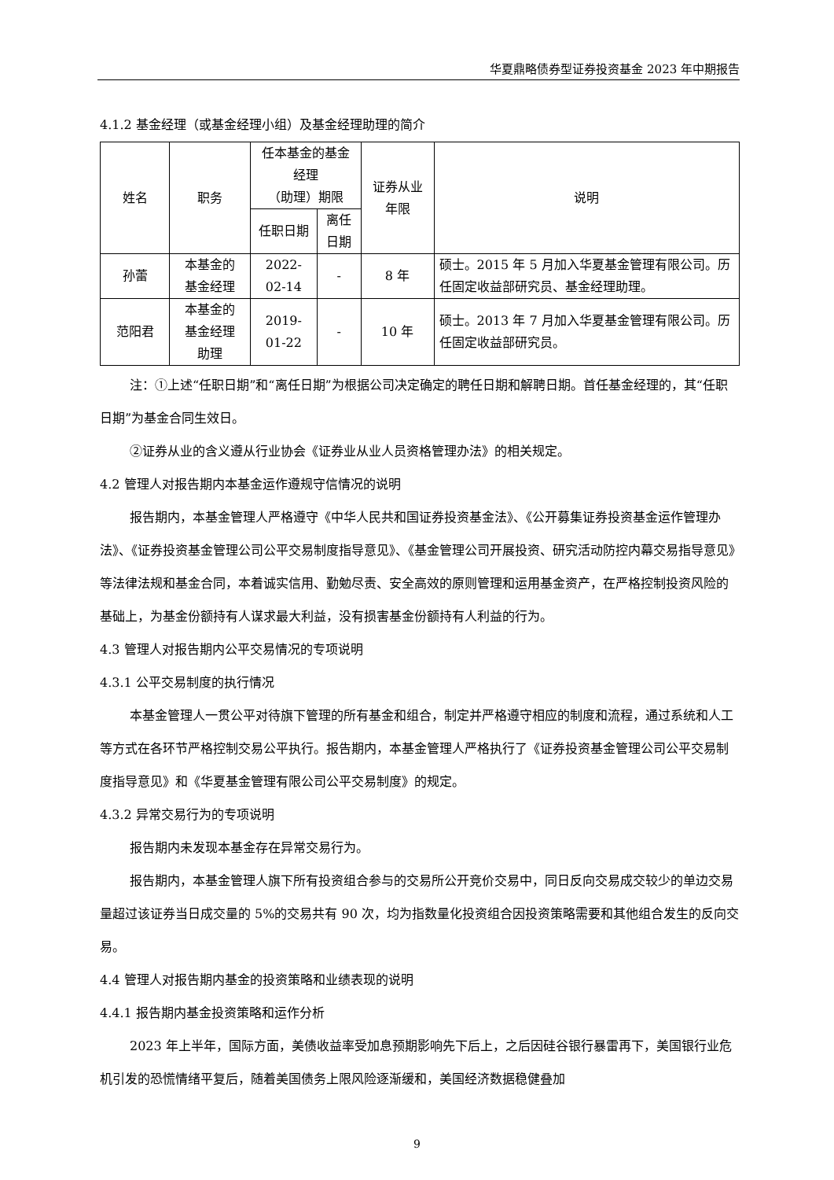华夏鼎略债券型证券投资基金 2023 年中期报告
4.1.2 基金经理（或基金经理小组）及基金经理助理的简介
| 姓名 | 职务 | 任本基金的基金经理 （助理）期限 | | 证券从业 年限 | 说明 |
| --- | --- | --- | --- | --- | --- |
| | | 任职日期 | 离任日期 | | |
| 孙蕾 | 本基金的 基金经理 | 2022-02-14 | - | 8 年 | 硕士。2015 年 5 月加入华夏基金管理有限公司。历任固定收益部研究员、基金经理助理。 |
| 范阳君 | 本基金的 基金经理 助理 | 2019-01-22 | - | 10 年 | 硕士。2013 年 7 月加入华夏基金管理有限公司。历任固定收益部研究员。 |
注：①上述“任职日期”和“离任日期”为根据公司决定确定的聘任日期和解聘日期。首任基金经理的，其“任职日期”为基金合同生效日。
②证券从业的含义遵从行业协会《证券业从业人员资格管理办法》的相关规定。
4.2 管理人对报告期内本基金运作遵规守信情况的说明
报告期内，本基金管理人严格遵守《中华人民共和国证券投资基金法》、《公开募集证券投资基金运作管理办法》、《证券投资基金管理公司公平交易制度指导意见》、《基金管理公司开展投资、研究活动防控内幕交易指导意见》等法律法规和基金合同，本着诚实信用、勤勉尽责、安全高效的原则管理和运用基金资产，在严格控制投资风险的基础上，为基金份额持有人谋求最大利益，没有损害基金份额持有人利益的行为。
4.3 管理人对报告期内公平交易情况的专项说明
4.3.1 公平交易制度的执行情况
本基金管理人一贯公平对待旗下管理的所有基金和组合，制定并严格遵守相应的制度和流程，通过系统和人工等方式在各环节严格控制交易公平执行。报告期内，本基金管理人严格执行了《证券投资基金管理公司公平交易制度指导意见》和《华夏基金管理有限公司公平交易制度》的规定。
4.3.2 异常交易行为的专项说明
报告期内未发现本基金存在异常交易行为。
报告期内，本基金管理人旗下所有投资组合参与的交易所公开竞价交易中，同日反向交易成交较少的单边交易量超过该证券当日成交量的 5%的交易共有 90 次，均为指数量化投资组合因投资策略需要和其他组合发生的反向交易。
4.4 管理人对报告期内基金的投资策略和业绩表现的说明
4.4.1 报告期内基金投资策略和运作分析
2023 年上半年，国际方面，美债收益率受加息预期影响先下后上，之后因硅谷银行暴雷再下，美国银行业危机引发的恐慌情绪平复后，随着美国债务上限风险逐渐缓和，美国经济数据稳健叠加
9